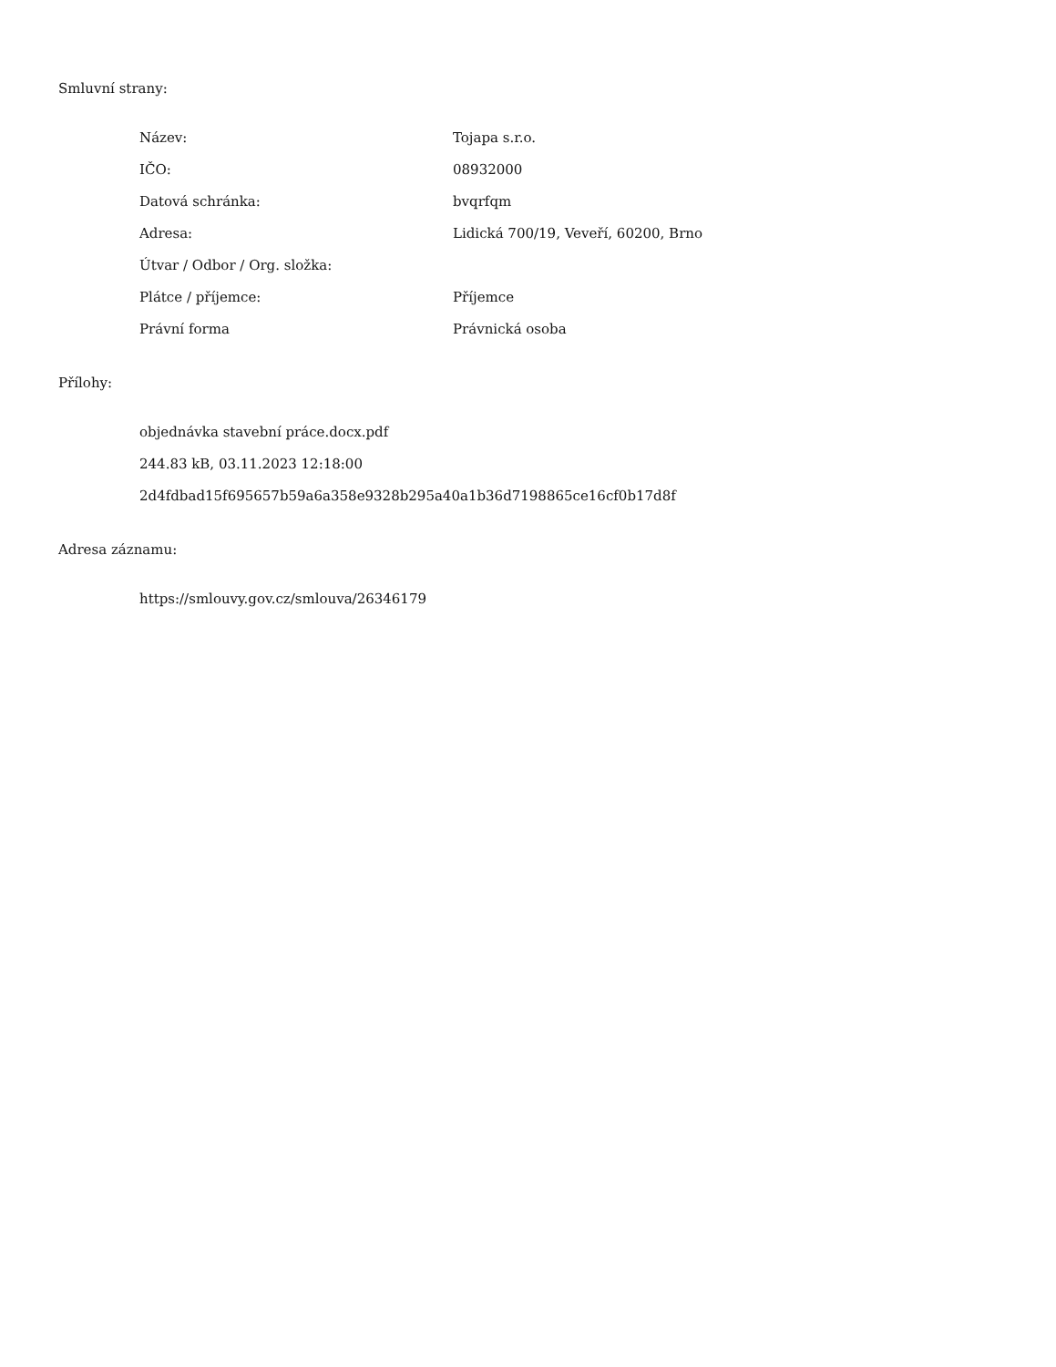Smluvní strany:
| Název: | Tojapa s.r.o. |
| IČO: | 08932000 |
| Datová schránka: | bvqrfqm |
| Adresa: | Lidická 700/19, Veveří, 60200, Brno |
| Útvar / Odbor / Org. složka: | |
| Plátce / příjemce: | Příjemce |
| Právní forma | Právnická osoba |
Přílohy:
objednávka stavební práce.docx.pdf
244.83 kB, 03.11.2023 12:18:00
2d4fdbad15f695657b59a6a358e9328b295a40a1b36d7198865ce16cf0b17d8f
Adresa záznamu:
https://smlouvy.gov.cz/smlouva/26346179